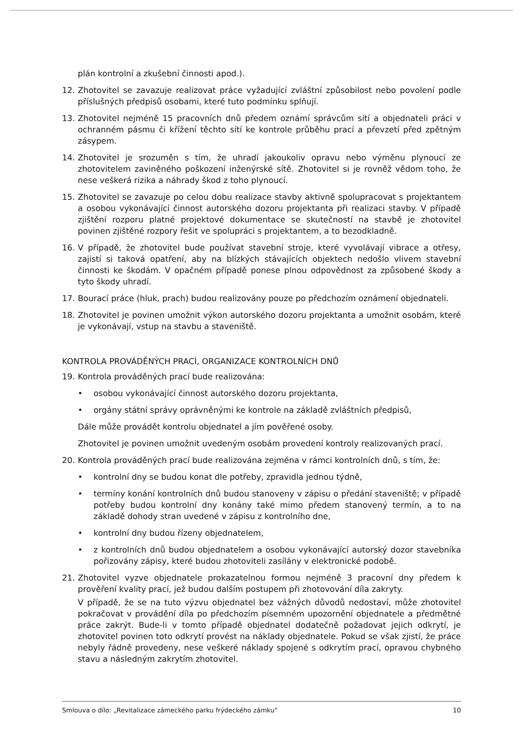plán kontrolní a zkušební činnosti apod.).
12. Zhotovitel se zavazuje realizovat práce vyžadující zvláštní způsobilost nebo povolení podle příslušných předpisů osobami, které tuto podmínku splňují.
13. Zhotovitel nejméně 15 pracovních dnů předem oznámí správcům sítí a objednateli práci v ochranném pásmu či křížení těchto sítí ke kontrole průběhu prací a převzetí před zpětným zásypem.
14. Zhotovitel je srozuměn s tím, že uhradí jakoukoliv opravu nebo výměnu plynoucí ze zhotovitelem zaviněného poškození inženýrské sítě. Zhotovitel si je rovněž vědom toho, že nese veškerá rizika a náhrady škod z toho plynoucí.
15. Zhotovitel se zavazuje po celou dobu realizace stavby aktivně spolupracovat s projektantem a osobou vykonávající činnost autorského dozoru projektanta při realizaci stavby. V případě zjištění rozporu platné projektové dokumentace se skutečností na stavbě je zhotovitel povinen zjištěné rozpory řešit ve spolupráci s projektantem, a to bezodkladně.
16. V případě, že zhotovitel bude používat stavební stroje, které vyvolávají vibrace a otřesy, zajistí si taková opatření, aby na blízkých stávajících objektech nedošlo vlivem stavební činnosti ke škodám. V opačném případě ponese plnou odpovědnost za způsobené škody a tyto škody uhradí.
17. Bourací práce (hluk, prach) budou realizovány pouze po předchozím oznámení objednateli.
18. Zhotovitel je povinen umožnit výkon autorského dozoru projektanta a umožnit osobám, které je vykonávají, vstup na stavbu a staveniště.
KONTROLA PROVÁDĚNÝCH PRACÍ, ORGANIZACE KONTROLNÍCH DNŮ
19. Kontrola prováděných prací bude realizována:
• osobou vykonávající činnost autorského dozoru projektanta,
• orgány státní správy oprávněnými ke kontrole na základě zvláštních předpisů,
Dále může provádět kontrolu objednatel a jím pověřené osoby.
Zhotovitel je povinen umožnit uvedeným osobám provedení kontroly realizovaných prací.
20. Kontrola prováděných prací bude realizována zejména v rámci kontrolních dnů, s tím, že:
• kontrolní dny se budou konat dle potřeby, zpravidla jednou týdně,
• termíny konání kontrolních dnů budou stanoveny v zápisu o předání staveniště; v případě potřeby budou kontrolní dny konány také mimo předem stanovený termín, a to na základě dohody stran uvedené v zápisu z kontrolního dne,
• kontrolní dny budou řízeny objednatelem,
• z kontrolních dnů budou objednatelem a osobou vykonávající autorský dozor stavebníka pořizovány zápisy, které budou zhotoviteli zasílány v elektronické podobě.
21. Zhotovitel vyzve objednatele prokazatelnou formou nejméně 3 pracovní dny předem k prověření kvality prací, jež budou dalším postupem při zhotovování díla zakryty.
V případě, že se na tuto výzvu objednatel bez vážných důvodů nedostaví, může zhotovitel pokračovat v provádění díla po předchozím písemném upozornění objednatele a předmětné práce zakrýt. Bude-li v tomto případě objednatel dodatečně požadovat jejich odkrytí, je zhotovitel povinen toto odkrytí provést na náklady objednatele. Pokud se však zjistí, že práce nebyly řádně provedeny, nese veškeré náklady spojené s odkrytím prací, opravou chybného stavu a následným zakrytím zhotovitel.
Smlouva o dílo: „Revitalizace zámeckého parku frýdeckého zámku“10